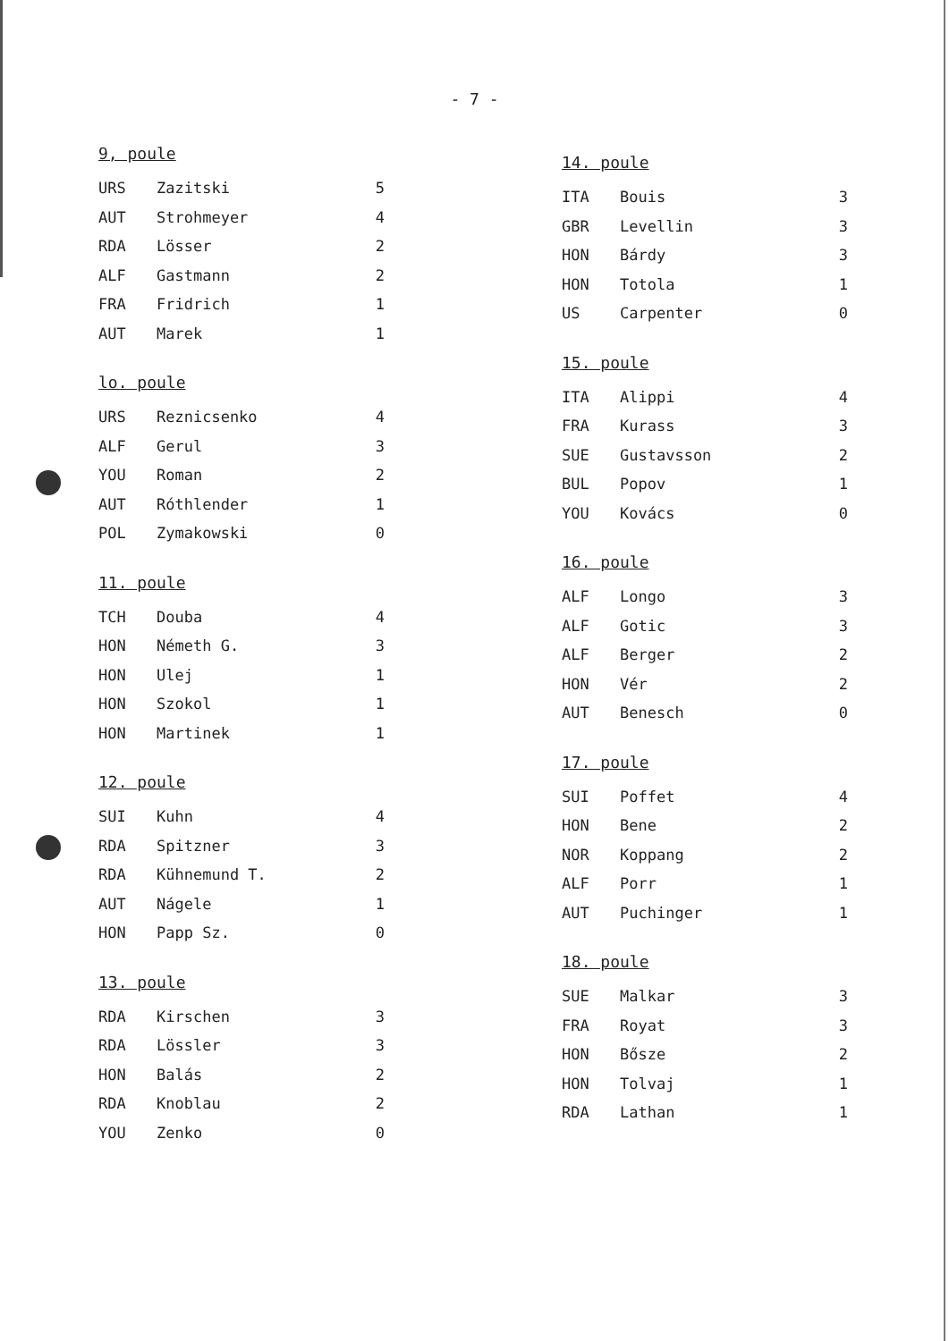- 7 -
9, poule
| URS | Zazitski | 5 |
| AUT | Strohmeyer | 4 |
| RDA | Lösser | 2 |
| ALF | Gastmann | 2 |
| FRA | Fridrich | 1 |
| AUT | Marek | 1 |
lo. poule
| URS | Reznicsenko | 4 |
| ALF | Gerul | 3 |
| YOU | Roman | 2 |
| AUT | Róthlender | 1 |
| POL | Zymakowski | 0 |
11. poule
| TCH | Douba | 4 |
| HON | Németh G. | 3 |
| HON | Ulej | 1 |
| HON | Szokol | 1 |
| HON | Martinek | 1 |
12. poule
| SUI | Kuhn | 4 |
| RDA | Spitzner | 3 |
| RDA | Kühnemund T. | 2 |
| AUT | Nágele | 1 |
| HON | Papp Sz. | 0 |
13. poule
| RDA | Kirschen | 3 |
| RDA | Lössler | 3 |
| HON | Balás | 2 |
| RDA | Knoblau | 2 |
| YOU | Zenko | 0 |
14. poule
| ITA | Bouis | 3 |
| GBR | Levellin | 3 |
| HON | Bárdy | 3 |
| HON | Totola | 1 |
| US | Carpenter | 0 |
15. poule
| ITA | Alippi | 4 |
| FRA | Kurass | 3 |
| SUE | Gustavsson | 2 |
| BUL | Popov | 1 |
| YOU | Kovács | 0 |
16. poule
| ALF | Longo | 3 |
| ALF | Gotic | 3 |
| ALF | Berger | 2 |
| HON | Vér | 2 |
| AUT | Benesch | 0 |
17. poule
| SUI | Poffet | 4 |
| HON | Bene | 2 |
| NOR | Koppang | 2 |
| ALF | Porr | 1 |
| AUT | Puchinger | 1 |
18. poule
| SUE | Malkar | 3 |
| FRA | Royat | 3 |
| HON | Bősze | 2 |
| HON | Tolvaj | 1 |
| RDA | Lathan | 1 |